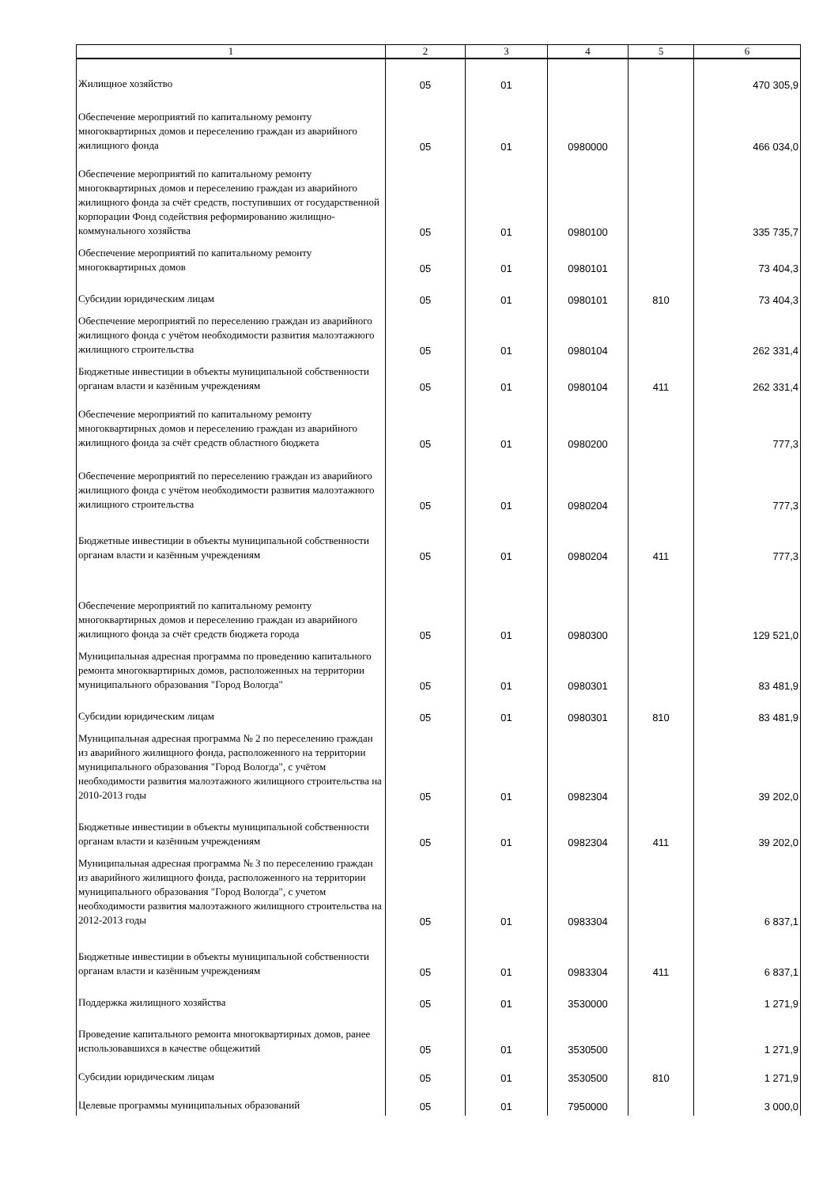| 1 | 2 | 3 | 4 | 5 | 6 |
| --- | --- | --- | --- | --- | --- |
| Жилищное хозяйство | 05 | 01 | | | 470 305,9 |
| Обеспечение мероприятий по капитальному ремонту многоквартирных домов и переселению граждан из аварийного жилищного фонда | 05 | 01 | 0980000 | | 466 034,0 |
| Обеспечение мероприятий по капитальному ремонту многоквартирных домов и переселению граждан из аварийного жилищного фонда за счёт средств, поступивших от государственной корпорации Фонд содействия реформированию жилищно-коммунального хозяйства | 05 | 01 | 0980100 | | 335 735,7 |
| Обеспечение мероприятий по капитальному ремонту многоквартирных домов | 05 | 01 | 0980101 | | 73 404,3 |
| Субсидии юридическим лицам | 05 | 01 | 0980101 | 810 | 73 404,3 |
| Обеспечение мероприятий по переселению граждан из аварийного жилищного фонда с учётом необходимости развития малоэтажного жилищного строительства | 05 | 01 | 0980104 | | 262 331,4 |
| Бюджетные инвестиции в объекты муниципальной собственности органам власти и казённым учреждениям | 05 | 01 | 0980104 | 411 | 262 331,4 |
| Обеспечение мероприятий по капитальному ремонту многоквартирных домов и переселению граждан из аварийного жилищного фонда за счёт средств областного бюджета | 05 | 01 | 0980200 | | 777,3 |
| Обеспечение мероприятий по переселению граждан из аварийного жилищного фонда с учётом необходимости развития малоэтажного жилищного строительства | 05 | 01 | 0980204 | | 777,3 |
| Бюджетные инвестиции в объекты муниципальной собственности органам власти и казённым учреждениям | 05 | 01 | 0980204 | 411 | 777,3 |
| Обеспечение мероприятий по капитальному ремонту многоквартирных домов и переселению граждан из аварийного жилищного фонда за счёт средств бюджета города | 05 | 01 | 0980300 | | 129 521,0 |
| Муниципальная адресная программа по проведению капитального ремонта многоквартирных домов, расположенных на территории муниципального образования "Город Вологда" | 05 | 01 | 0980301 | | 83 481,9 |
| Субсидии юридическим лицам | 05 | 01 | 0980301 | 810 | 83 481,9 |
| Муниципальная адресная программа № 2 по переселению граждан из аварийного жилищного фонда, расположенного на территории муниципального образования "Город Вологда", с учётом необходимости развития малоэтажного жилищного строительства на 2010-2013 годы | 05 | 01 | 0982304 | | 39 202,0 |
| Бюджетные инвестиции в объекты муниципальной собственности органам власти и казённым учреждениям | 05 | 01 | 0982304 | 411 | 39 202,0 |
| Муниципальная адресная программа № 3 по переселению граждан из аварийного жилищного фонда, расположенного на территории муниципального образования "Город Вологда", с учетом необходимости развития малоэтажного жилищного строительства на 2012-2013 годы | 05 | 01 | 0983304 | | 6 837,1 |
| Бюджетные инвестиции в объекты муниципальной собственности органам власти и казённым учреждениям | 05 | 01 | 0983304 | 411 | 6 837,1 |
| Поддержка жилищного хозяйства | 05 | 01 | 3530000 | | 1 271,9 |
| Проведение капитального ремонта многоквартирных домов, ранее использовавшихся в качестве общежитий | 05 | 01 | 3530500 | | 1 271,9 |
| Субсидии юридическим лицам | 05 | 01 | 3530500 | 810 | 1 271,9 |
| Целевые программы муниципальных образований | 05 | 01 | 7950000 | | 3 000,0 |